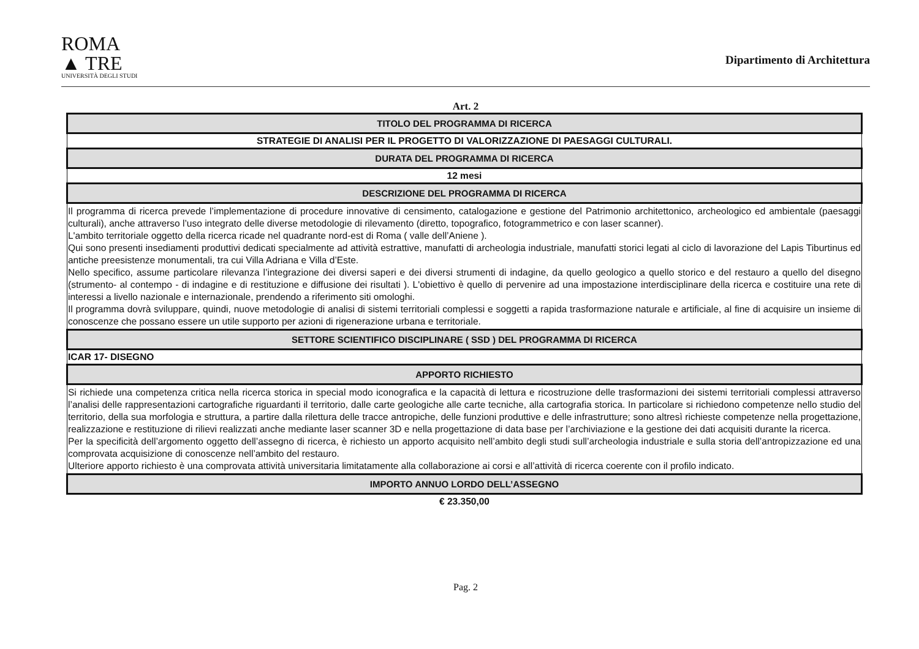ROMA
▲ TRE
UNIVERSITÀ DEGLI STUDI
Dipartimento di Architettura
Art. 2
| TITOLO DEL PROGRAMMA DI RICERCA |
| --- |
| STRATEGIE DI ANALISI PER IL PROGETTO DI VALORIZZAZIONE DI PAESAGGI CULTURALI. |
| DURATA DEL PROGRAMMA DI RICERCA |
| 12 mesi |
| DESCRIZIONE DEL PROGRAMMA DI RICERCA |
| Il programma di ricerca prevede l’implementazione di procedure innovative di censimento, catalogazione e gestione del Patrimonio architettonico, archeologico ed ambientale (paesaggi culturali), anche attraverso l’uso integrato delle diverse metodologie di rilevamento (diretto, topografico, fotogrammetrico e con laser scanner). L'ambito territoriale oggetto della ricerca ricade nel quadrante nord-est di Roma ( valle dell’Aniene ). Qui sono presenti insediamenti produttivi dedicati specialmente ad attività estrattive, manufatti di archeologia industriale, manufatti storici legati al ciclo di lavorazione del Lapis Tiburtinus ed antiche preesistenze monumentali, tra cui Villa Adriana e Villa d’Este. Nello specifico, assume particolare rilevanza l’integrazione dei diversi saperi e dei diversi strumenti di indagine, da quello geologico a quello storico e del restauro a quello del disegno (strumento- al contempo - di indagine e di restituzione e diffusione dei risultati ). L'obiettivo è quello di pervenire ad una impostazione interdisciplinare della ricerca e costituire una rete di interessi a livello nazionale e internazionale, prendendo a riferimento siti omologhi. Il programma dovrà sviluppare, quindi, nuove metodologie di analisi di sistemi territoriali complessi e soggetti a rapida trasformazione naturale e artificiale, al fine di acquisire un insieme di conoscenze che possano essere un utile supporto per azioni di rigenerazione urbana e territoriale. |
| SETTORE SCIENTIFICO DISCIPLINARE ( SSD ) DEL PROGRAMMA DI RICERCA |
| ICAR 17- DISEGNO |
| APPORTO RICHIESTO |
| Si richiede una competenza critica nella ricerca storica in special modo iconografica e la capacità di lettura e ricostruzione delle trasformazioni dei sistemi territoriali complessi attraverso l’analisi delle rappresentazioni cartografiche riguardanti il territorio, dalle carte geologiche alle carte tecniche, alla cartografia storica. In particolare si richiedono competenze nello studio del territorio, della sua morfologia e struttura, a partire dalla rilettura delle tracce antropiche, delle funzioni produttive e delle infrastrutture; sono altresì richieste competenze nella progettazione, realizzazione e restituzione di rilievi realizzati anche mediante laser scanner 3D e nella progettazione di data base per l’archiviazione e la gestione dei dati acquisiti durante la ricerca. Per la specificità dell’argomento oggetto dell’assegno di ricerca, è richiesto un apporto acquisito nell’ambito degli studi sull’archeologia industriale e sulla storia dell’antropizzazione ed una comprovata acquisizione di conoscenze nell’ambito del restauro. Ulteriore apporto richiesto è una comprovata attività universitaria limitatamente alla collaborazione ai corsi e all’attività di ricerca coerente con il profilo indicato. |
| IMPORTO ANNUO LORDO DELL’ASSEGNO |
| € 23.350,00 |
Pag. 2